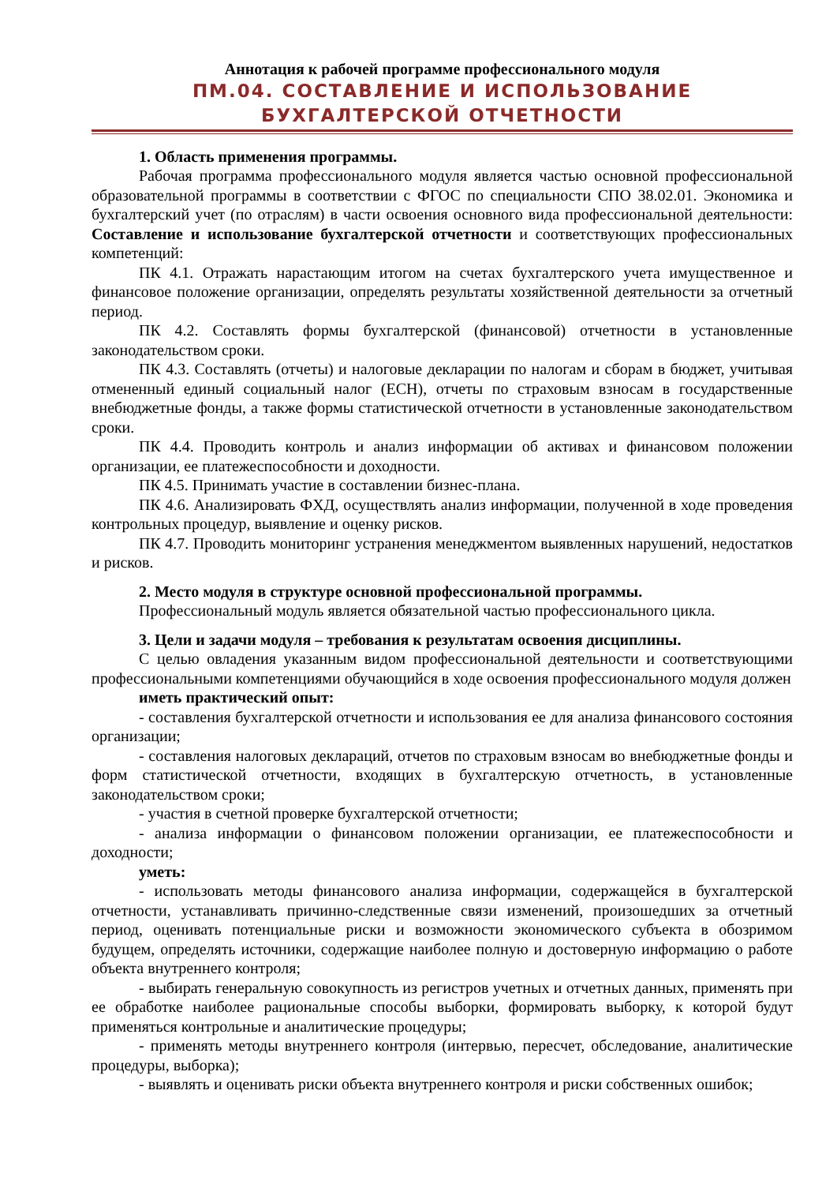Аннотация к рабочей программе профессионального модуля
ПМ.04. СОСТАВЛЕНИЕ И ИСПОЛЬЗОВАНИЕ
БУХГАЛТЕРСКОЙ ОТЧЕТНОСТИ
1. Область применения программы.
Рабочая программа профессионального модуля является частью основной профессиональной образовательной программы в соответствии с ФГОС по специальности СПО 38.02.01. Экономика и бухгалтерский учет (по отраслям) в части освоения основного вида профессиональной деятельности: Составление и использование бухгалтерской отчетности и соответствующих профессиональных компетенций:
ПК 4.1. Отражать нарастающим итогом на счетах бухгалтерского учета имущественное и финансовое положение организации, определять результаты хозяйственной деятельности за отчетный период.
ПК 4.2. Составлять формы бухгалтерской (финансовой) отчетности в установленные законодательством сроки.
ПК 4.3. Составлять (отчеты) и налоговые декларации по налогам и сборам в бюджет, учитывая отмененный единый социальный налог (ЕСН), отчеты по страховым взносам в государственные внебюджетные фонды, а также формы статистической отчетности в установленные законодательством сроки.
ПК 4.4. Проводить контроль и анализ информации об активах и финансовом положении организации, ее платежеспособности и доходности.
ПК 4.5. Принимать участие в составлении бизнес-плана.
ПК 4.6. Анализировать ФХД, осуществлять анализ информации, полученной в ходе проведения контрольных процедур, выявление и оценку рисков.
ПК 4.7. Проводить мониторинг устранения менеджментом выявленных нарушений, недостатков и рисков.
2. Место модуля в структуре основной профессиональной программы.
Профессиональный модуль является обязательной частью профессионального цикла.
3. Цели и задачи модуля – требования к результатам освоения дисциплины.
С целью овладения указанным видом профессиональной деятельности и соответствующими профессиональными компетенциями обучающийся в ходе освоения профессионального модуля должен
иметь практический опыт:
- составления бухгалтерской отчетности и использования ее для анализа финансового состояния организации;
- составления налоговых деклараций, отчетов по страховым взносам во внебюджетные фонды и форм статистической отчетности, входящих в бухгалтерскую отчетность, в установленные законодательством сроки;
- участия в счетной проверке бухгалтерской отчетности;
- анализа информации о финансовом положении организации, ее платежеспособности и доходности;
уметь:
- использовать методы финансового анализа информации, содержащейся в бухгалтерской отчетности, устанавливать причинно-следственные связи изменений, произошедших за отчетный период, оценивать потенциальные риски и возможности экономического субъекта в обозримом будущем, определять источники, содержащие наиболее полную и достоверную информацию о работе объекта внутреннего контроля;
- выбирать генеральную совокупность из регистров учетных и отчетных данных, применять при ее обработке наиболее рациональные способы выборки, формировать выборку, к которой будут применяться контрольные и аналитические процедуры;
- применять методы внутреннего контроля (интервью, пересчет, обследование, аналитические процедуры, выборка);
- выявлять и оценивать риски объекта внутреннего контроля и риски собственных ошибок;